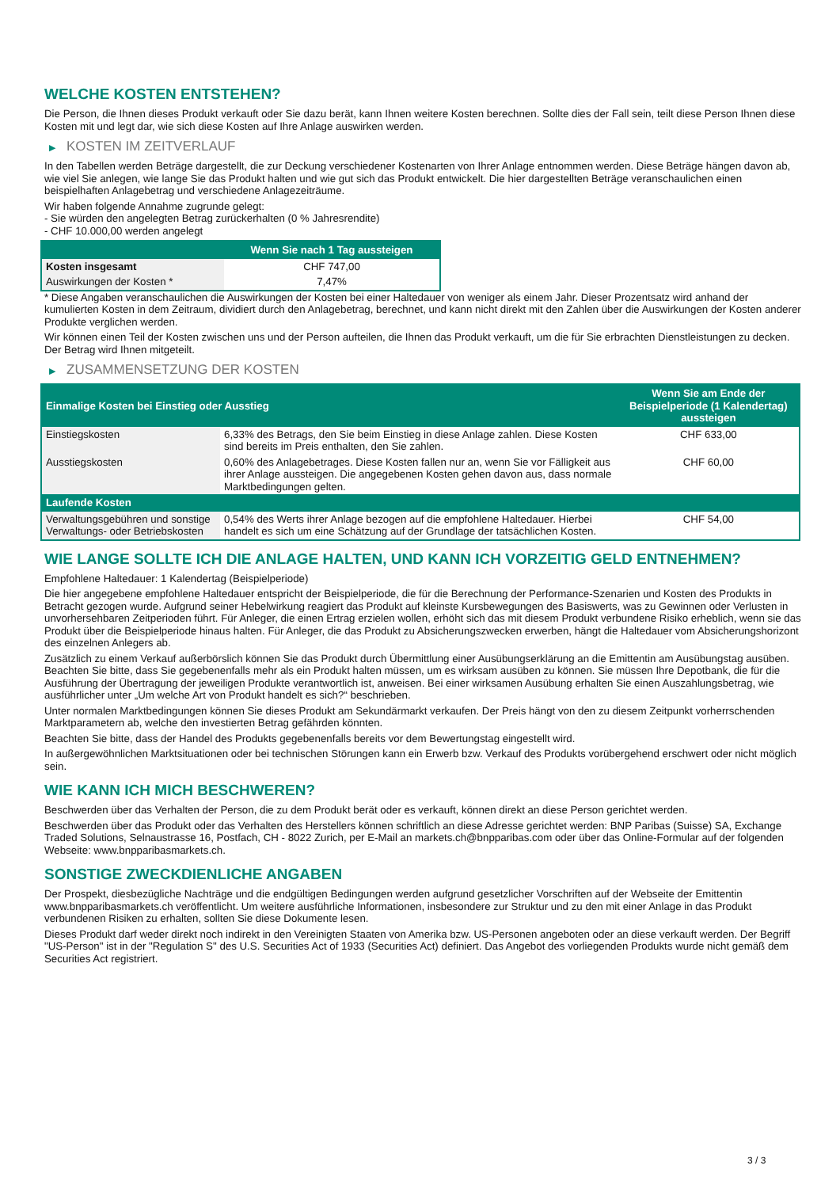WELCHE KOSTEN ENTSTEHEN?
Die Person, die Ihnen dieses Produkt verkauft oder Sie dazu berät, kann Ihnen weitere Kosten berechnen. Sollte dies der Fall sein, teilt diese Person Ihnen diese Kosten mit und legt dar, wie sich diese Kosten auf Ihre Anlage auswirken werden.
▶ KOSTEN IM ZEITVERLAUF
In den Tabellen werden Beträge dargestellt, die zur Deckung verschiedener Kostenarten von Ihrer Anlage entnommen werden. Diese Beträge hängen davon ab, wie viel Sie anlegen, wie lange Sie das Produkt halten und wie gut sich das Produkt entwickelt. Die hier dargestellten Beträge veranschaulichen einen beispielhaften Anlagebetrag und verschiedene Anlagezeiträume.
Wir haben folgende Annahme zugrunde gelegt:
- Sie würden den angelegten Betrag zurückerhalten (0 % Jahresrendite)
- CHF 10.000,00 werden angelegt
| | Wenn Sie nach 1 Tag aussteigen |
| --- | --- |
| Kosten insgesamt | CHF 747,00 |
| Auswirkungen der Kosten * | 7,47% |
* Diese Angaben veranschaulichen die Auswirkungen der Kosten bei einer Haltedauer von weniger als einem Jahr. Dieser Prozentsatz wird anhand der kumulierten Kosten in dem Zeitraum, dividiert durch den Anlagebetrag, berechnet, und kann nicht direkt mit den Zahlen über die Auswirkungen der Kosten anderer Produkte verglichen werden.
Wir können einen Teil der Kosten zwischen uns und der Person aufteilen, die Ihnen das Produkt verkauft, um die für Sie erbrachten Dienstleistungen zu decken. Der Betrag wird Ihnen mitgeteilt.
▶ ZUSAMMENSETZUNG DER KOSTEN
| Einmalige Kosten bei Einstieg oder Ausstieg | | Wenn Sie am Ende der Beispielperiode (1 Kalendertag) aussteigen |
| --- | --- | --- |
| Einstiegskosten | 6,33% des Betrags, den Sie beim Einstieg in diese Anlage zahlen. Diese Kosten sind bereits im Preis enthalten, den Sie zahlen. | CHF 633,00 |
| Ausstiegskosten | 0,60% des Anlagebetrages. Diese Kosten fallen nur an, wenn Sie vor Fälligkeit aus ihrer Anlage aussteigen. Die angegebenen Kosten gehen davon aus, dass normale Marktbedingungen gelten. | CHF 60,00 |
| Laufende Kosten | | |
| Verwaltungsgebühren und sonstige Verwaltungs- oder Betriebskosten | 0,54% des Werts ihrer Anlage bezogen auf die empfohlene Haltedauer. Hierbei handelt es sich um eine Schätzung auf der Grundlage der tatsächlichen Kosten. | CHF 54,00 |
WIE LANGE SOLLTE ICH DIE ANLAGE HALTEN, UND KANN ICH VORZEITIG GELD ENTNEHMEN?
Empfohlene Haltedauer: 1 Kalendertag (Beispielperiode)
Die hier angegebene empfohlene Haltedauer entspricht der Beispielperiode, die für die Berechnung der Performance-Szenarien und Kosten des Produkts in Betracht gezogen wurde. Aufgrund seiner Hebelwirkung reagiert das Produkt auf kleinste Kursbewegungen des Basiswerts, was zu Gewinnen oder Verlusten in unvorhersehbaren Zeitperioden führt. Für Anleger, die einen Ertrag erzielen wollen, erhöht sich das mit diesem Produkt verbundene Risiko erheblich, wenn sie das Produkt über die Beispielperiode hinaus halten. Für Anleger, die das Produkt zu Absicherungszwecken erwerben, hängt die Haltedauer vom Absicherungshorizont des einzelnen Anlegers ab.
Zusätzlich zu einem Verkauf außerbörslich können Sie das Produkt durch Übermittlung einer Ausübungserklärung an die Emittentin am Ausübungstag ausüben. Beachten Sie bitte, dass Sie gegebenenfalls mehr als ein Produkt halten müssen, um es wirksam ausüben zu können. Sie müssen Ihre Depotbank, die für die Ausführung der Übertragung der jeweiligen Produkte verantwortlich ist, anweisen. Bei einer wirksamen Ausübung erhalten Sie einen Auszahlungsbetrag, wie ausführlicher unter „Um welche Art von Produkt handelt es sich?“ beschrieben.
Unter normalen Marktbedingungen können Sie dieses Produkt am Sekundärmarkt verkaufen. Der Preis hängt von den zu diesem Zeitpunkt vorherrschenden Marktparametern ab, welche den investierten Betrag gefährden könnten.
Beachten Sie bitte, dass der Handel des Produkts gegebenenfalls bereits vor dem Bewertungstag eingestellt wird.
In außergewöhnlichen Marktsituationen oder bei technischen Störungen kann ein Erwerb bzw. Verkauf des Produkts vorübergehend erschwert oder nicht möglich sein.
WIE KANN ICH MICH BESCHWEREN?
Beschwerden über das Verhalten der Person, die zu dem Produkt berät oder es verkauft, können direkt an diese Person gerichtet werden.
Beschwerden über das Produkt oder das Verhalten des Herstellers können schriftlich an diese Adresse gerichtet werden: BNP Paribas (Suisse) SA, Exchange Traded Solutions, Selnaustrasse 16, Postfach, CH - 8022 Zurich, per E-Mail an markets.ch@bnpparibas.com oder über das Online-Formular auf der folgenden Webseite: www.bnpparibasmarkets.ch.
SONSTIGE ZWECKDIENLICHE ANGABEN
Der Prospekt, diesbezügliche Nachträge und die endgültigen Bedingungen werden aufgrund gesetzlicher Vorschriften auf der Webseite der Emittentin www.bnpparibasmarkets.ch veröffentlicht. Um weitere ausführliche Informationen, insbesondere zur Struktur und zu den mit einer Anlage in das Produkt verbundenen Risiken zu erhalten, sollten Sie diese Dokumente lesen.
Dieses Produkt darf weder direkt noch indirekt in den Vereinigten Staaten von Amerika bzw. US-Personen angeboten oder an diese verkauft werden. Der Begriff "US-Person" ist in der "Regulation S" des U.S. Securities Act of 1933 (Securities Act) definiert. Das Angebot des vorliegenden Produkts wurde nicht gemäß dem Securities Act registriert.
3 / 3